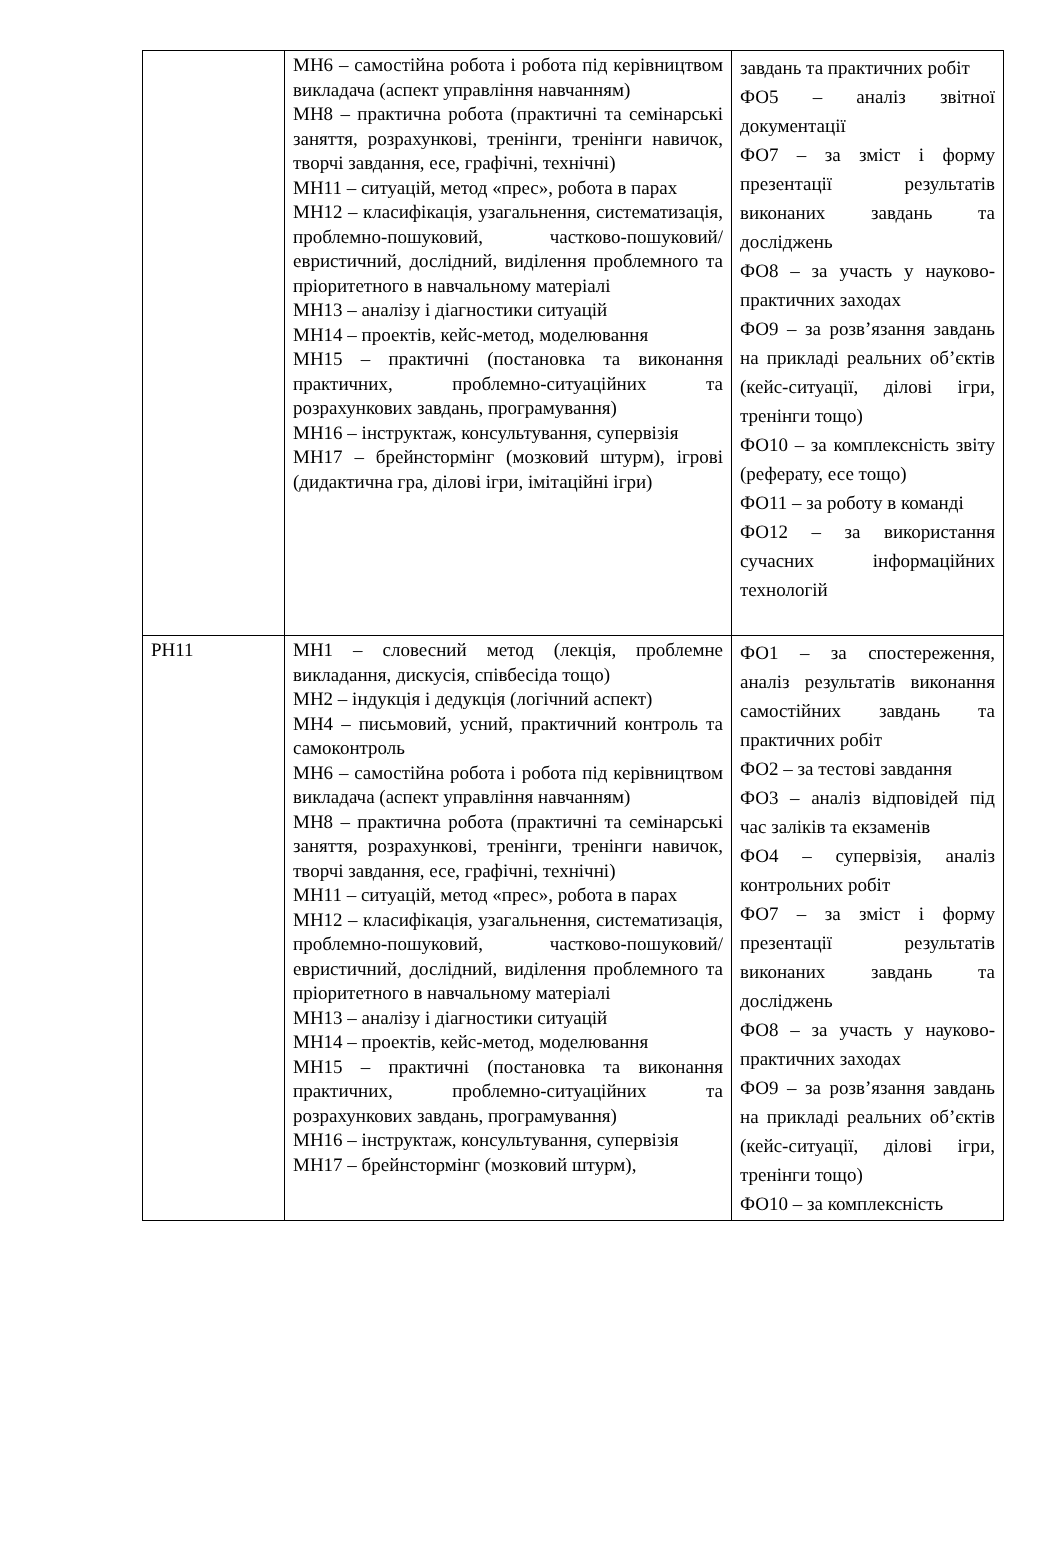| | МН6 – самостійна робота і робота під керівництвом викладача (аспект управління навчанням) МН8 – практична робота (практичні та семінарські заняття, розрахункові, тренінги, тренінги навичок, творчі завдання, есе, графічні, технічні) МН11 – ситуацій, метод «прес», робота в парах МН12 – класифікація, узагальнення, систематизація, проблемно-пошуковий, частково-пошуковий/евристичний, дослідний, виділення проблемного та пріоритетного в навчальному матеріалі МН13 – аналізу і діагностики ситуацій МН14 – проектів, кейс-метод, моделювання МН15 – практичні (постановка та виконання практичних, проблемно-ситуаційних та розрахункових завдань, програмування) МН16 – інструктаж, консультування, супервізія МН17 – брейнстормінг (мозковий штурм), ігрові (дидактична гра, ділові ігри, імітаційні ігри) | завдань та практичних робіт ФО5 – аналіз звітної документації ФО7 – за зміст і форму презентації результатів виконаних завдань та досліджень ФО8 – за участь у науково-практичних заходах ФО9 – за розв’язання завдань на прикладі реальних об’єктів (кейс-ситуації, ділові ігри, тренінги тощо) ФО10 – за комплексність звіту (реферату, есе тощо) ФО11 – за роботу в команді ФО12 – за використання сучасних інформаційних технологій |
| РН11 | МН1 – словесний метод (лекція, проблемне викладання, дискусія, співбесіда тощо) МН2 – індукція і дедукція (логічний аспект) МН4 – письмовий, усний, практичний контроль та самоконтроль МН6 – самостійна робота і робота під керівництвом викладача (аспект управління навчанням) МН8 – практична робота (практичні та семінарські заняття, розрахункові, тренінги, тренінги навичок, творчі завдання, есе, графічні, технічні) МН11 – ситуацій, метод «прес», робота в парах МН12 – класифікація, узагальнення, систематизація, проблемно-пошуковий, частково-пошуковий/евристичний, дослідний, виділення проблемного та пріоритетного в навчальному матеріалі МН13 – аналізу і діагностики ситуацій МН14 – проектів, кейс-метод, моделювання МН15 – практичні (постановка та виконання практичних, проблемно-ситуаційних та розрахункових завдань, програмування) МН16 – інструктаж, консультування, супервізія МН17 – брейнстормінг (мозковий штурм), | ФО1 – за спостереження, аналіз результатів виконання самостійних завдань та практичних робіт ФО2 – за тестові завдання ФО3 – аналіз відповідей під час заліків та екзаменів ФО4 – супервізія, аналіз контрольних робіт ФО7 – за зміст і форму презентації результатів виконаних завдань та досліджень ФО8 – за участь у науково-практичних заходах ФО9 – за розв’язання завдань на прикладі реальних об’єктів (кейс-ситуації, ділові ігри, тренінги тощо) ФО10 – за комплексність |